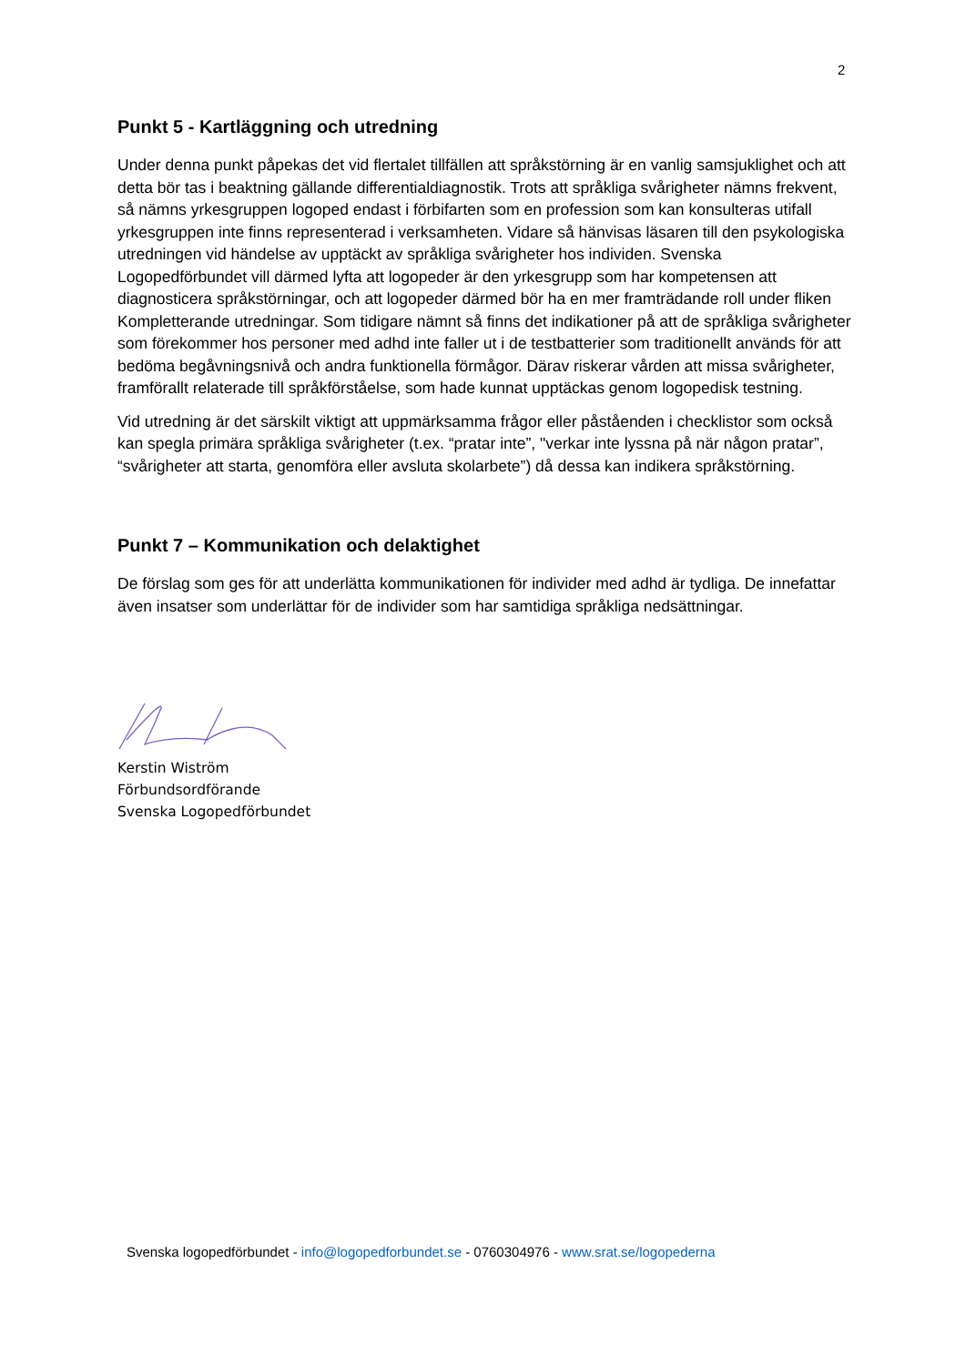2
Punkt 5 - Kartläggning och utredning
Under denna punkt påpekas det vid flertalet tillfällen att språkstörning är en vanlig samsjuklighet och att detta bör tas i beaktning gällande differentialdiagnostik. Trots att språkliga svårigheter nämns frekvent, så nämns yrkesgruppen logoped endast i förbifarten som en profession som kan konsulteras utifall yrkesgruppen inte finns representerad i verksamheten. Vidare så hänvisas läsaren till den psykologiska utredningen vid händelse av upptäckt av språkliga svårigheter hos individen. Svenska Logopedförbundet vill därmed lyfta att logopeder är den yrkesgrupp som har kompetensen att diagnosticera språkstörningar, och att logopeder därmed bör ha en mer framträdande roll under fliken Kompletterande utredningar. Som tidigare nämnt så finns det indikationer på att de språkliga svårigheter som förekommer hos personer med adhd inte faller ut i de testbatterier som traditionellt används för att bedöma begåvningsnivå och andra funktionella förmågor. Därav riskerar vården att missa svårigheter, framförallt relaterade till språkförståelse, som hade kunnat upptäckas genom logopedisk testning.
Vid utredning är det särskilt viktigt att uppmärksamma frågor eller påståenden i checklistor som också kan spegla primära språkliga svårigheter (t.ex. “pratar inte”, "verkar inte lyssna på när någon pratar”, “svårigheter att starta, genomföra eller avsluta skolarbete”) då dessa kan indikera språkstörning.
Punkt 7 – Kommunikation och delaktighet
De förslag som ges för att underlätta kommunikationen för individer med adhd är tydliga. De innefattar även insatser som underlättar för de individer som har samtidiga språkliga nedsättningar.
Kerstin Wiström
Förbundsordförande
Svenska Logopedförbundet
Svenska logopedförbundet - info@logopedforbundet.se - 0760304976 - www.srat.se/logopederna